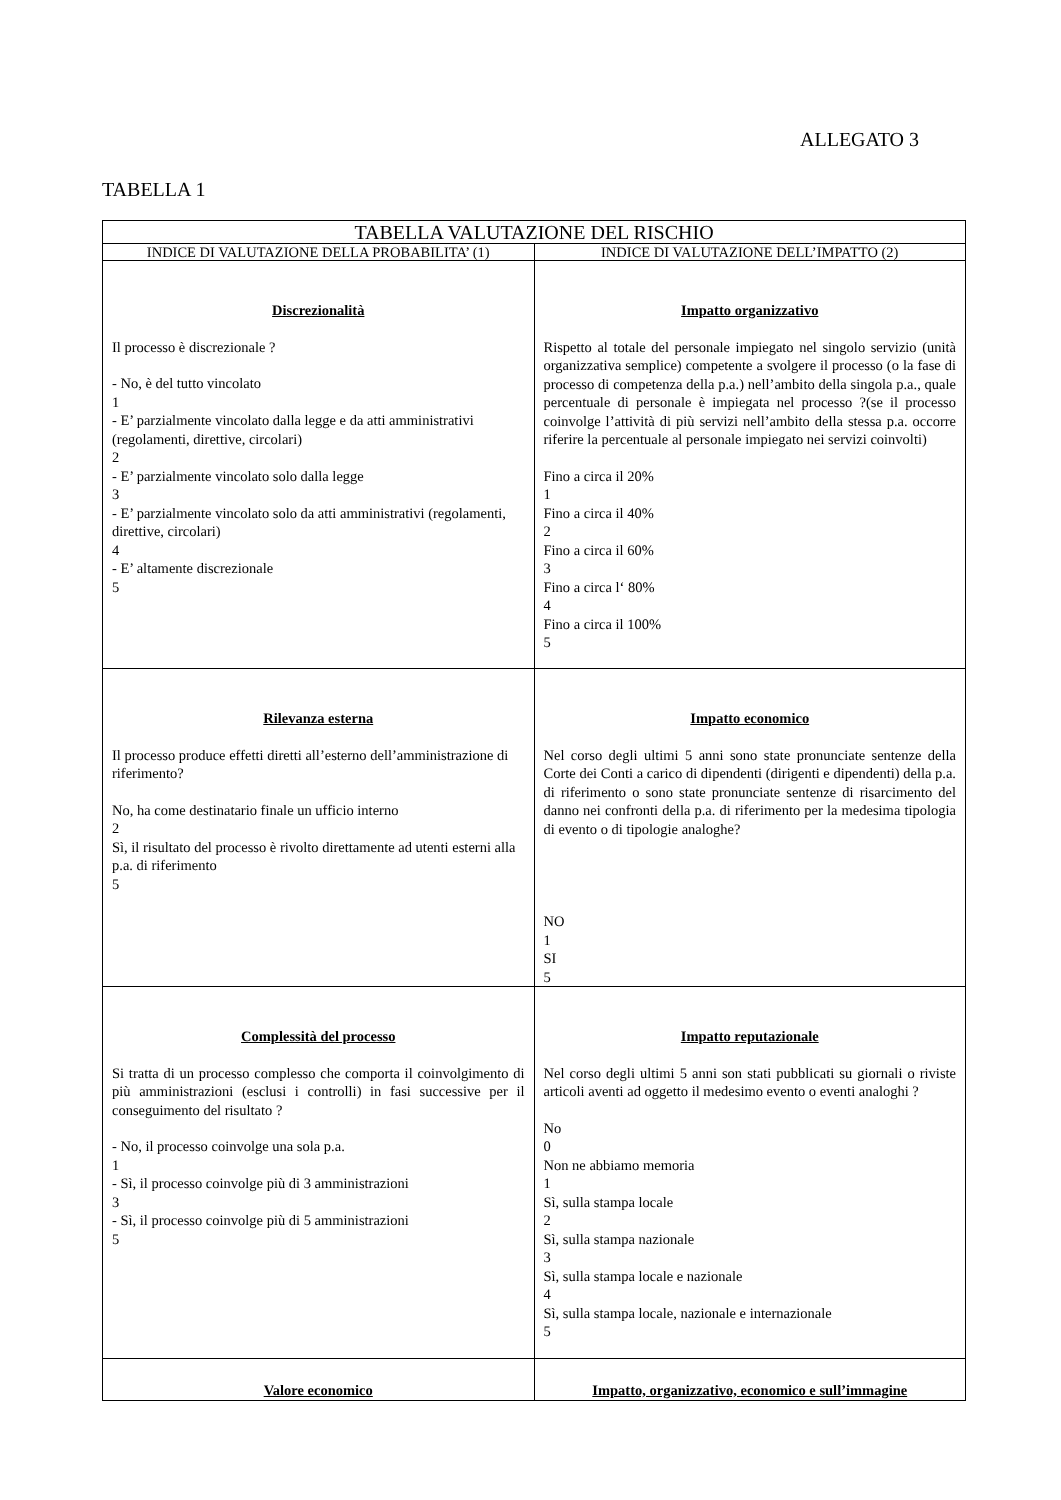ALLEGATO 3
TABELLA 1
| TABELLA VALUTAZIONE DEL RISCHIO | |
| --- | --- |
| INDICE DI VALUTAZIONE DELLA PROBABILITA’ (1) | INDICE DI VALUTAZIONE DELL’IMPATTO (2) |
| Discrezionalità Il processo è discrezionale ? - No, è del tutto vincolato 1 - E’ parzialmente vincolato dalla legge e da atti amministrativi (regolamenti, direttive, circolari) 2 - E’ parzialmente vincolato solo dalla legge 3 - E’ parzialmente vincolato solo da atti amministrativi (regolamenti, direttive, circolari) 4 - E’ altamente discrezionale 5 | Impatto organizzativo Rispetto al totale del personale impiegato nel singolo servizio (unità organizzativa semplice) competente a svolgere il processo (o la fase di processo di competenza della p.a.) nell’ambito della singola p.a., quale percentuale di personale è impiegata nel processo ?(se il processo coinvolge l’attività di più servizi nell’ambito della stessa p.a. occorre riferire la percentuale al personale impiegato nei servizi coinvolti) Fino a circa il 20% 1 Fino a circa il 40% 2 Fino a circa il 60% 3 Fino a circa l‘ 80% 4 Fino a circa il 100% 5 |
| Rilevanza esterna Il processo produce effetti diretti all’esterno dell’amministrazione di riferimento? No, ha come destinatario finale un ufficio interno 2 Sì, il risultato del processo è rivolto direttamente ad utenti esterni alla p.a. di riferimento 5 | Impatto economico Nel corso degli ultimi 5 anni sono state pronunciate sentenze della Corte dei Conti a carico di dipendenti (dirigenti e dipendenti) della p.a. di riferimento o sono state pronunciate sentenze di risarcimento del danno nei confronti della p.a. di riferimento per la medesima tipologia di evento o di tipologie analoghe? NO 1 SI 5 |
| Complessità del processo Si tratta di un processo complesso che comporta il coinvolgimento di più amministrazioni (esclusi i controlli) in fasi successive per il conseguimento del risultato ? - No, il processo coinvolge una sola p.a. 1 - Sì, il processo coinvolge più di 3 amministrazioni 3 - Sì, il processo coinvolge più di 5 amministrazioni 5 | Impatto reputazionale Nel corso degli ultimi 5 anni son stati pubblicati su giornali o riviste articoli aventi ad oggetto il medesimo evento o eventi analoghi ? No 0 Non ne abbiamo memoria 1 Sì, sulla stampa locale 2 Sì, sulla stampa nazionale 3 Sì, sulla stampa locale e nazionale 4 Sì, sulla stampa locale, nazionale e internazionale 5 |
| Valore economico | Impatto, organizzativo, economico e sull’immagine |